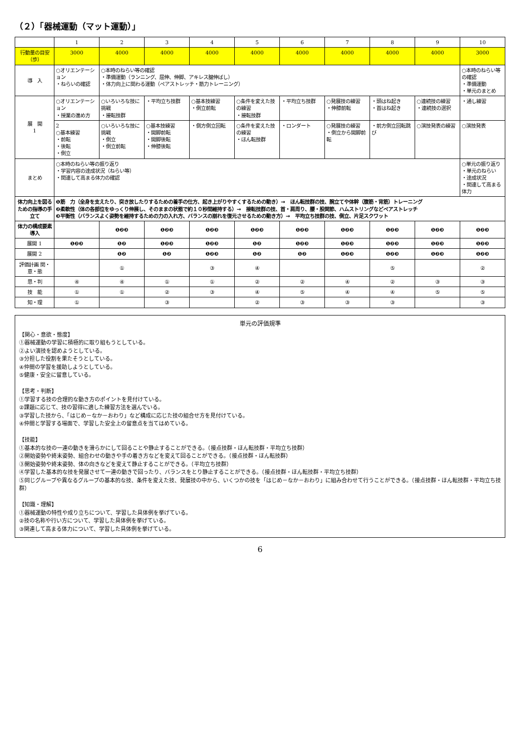（２）「器械運動（マット運動）」
| | 1 | 2 | 3 | 4 | 5 | 6 | 7 | 8 | 9 | 10 |
| --- | --- | --- | --- | --- | --- | --- | --- | --- | --- | --- |
| 行動量の目安（歩） | 3000 | 4000 | 4000 | 4000 | 4000 | 4000 | 4000 | 4000 | 4000 | 3000 |
| 導 入 | ○オリエンテーション ・ねらいの確認 | ○本時のねらい等の確認 ・準備運動（ランニング、屈伸、伸脚、アキレス腱伸ばし） ・体力向上に関わる運動（ペアストレッチ・筋力トレーニング） | | | | | | | | ○本時のねらい等の確認 ・準備運動 ・単元のまとめ |
| 展 開 1 | ○オリエンテーション ・授業の進め方 | ○いろいろな技に挑戦 ・接転技群 | ・平均立ち技群 | ○基本技練習 ・倒立前転 | ○条件を変えた技の練習 ・接転技群 | ・平均立ち技群 | ○発展技の練習 ・伸膝前転 | ・頭はね起き ・首はね起き | ○連続技の練習 ・連続技の選択 | ・通し練習 |
| | 2 ○基本練習 ・前転 ・後転 ・倒立 | ○いろいろな技に挑戦 ・倒立 ・倒立前転 | ○基本技練習 ・開脚前転 ・開脚後転 ・伸膝後転 | ・側方倒立回転 | ○条件を変えた技の練習 ・ほん転技群 | ・ロンダート | ○発展技の練習 ・倒立から開脚前転 | ・前方倒立回転跳び | ○演技発表の練習 | ○演技発表 |
| まとめ | ○本時のねらい等の振り返り ・学習内容の達成状況（ねらい等） ・関連して高まる体力の確認 | | | | | | | | | ○単元の振り返り ・単元のねらい ・達成状況 ・関連して高まる体力 |
| 体力向上を図るための指導の手立て | ❶筋 力（全身を支えたり、突き放したりするための着手の仕方、起き上がりやすくするための動き）→ ほん転技群の技、腕立てや体幹（腹筋・背筋）トレーニング ❷柔軟性（体の各部位をゆっくり伸展し、そのままの状態で約１０秒間維持する）→ 接転技群の技、首・肩周り、腰・股関節、ハムストリングなどペアストレッチ ❸平衡性（バランスよく姿勢を維持するための力の入れ方、バランスの崩れを復元させるための動き方）→ 平均立ち技群の技、倒立、片足スクワット | | | | | | | | | |
| 体力の構成要素 導入 | | ❶❷❸ | ❶❷❸ | ❶❷❸ | ❶❷❸ | ❶❷❸ | ❶❷❸ | ❶❷❸ | ❶❷❸ | ❶❷❸ |
| 展開 1 | ❶❷❸ | ❶❷ | ❶❷❸ | ❶❷❸ | ❶❷ | ❶❷❸ | ❶❷❸ | ❶❷❸ | ❶❷❸ | ❶❷❸ |
| 展開 2 | | ❶❷ | ❶❷ | ❶❷❸ | ❶❷ | ❶❷ | ❶❷❸ | ❶❷❸ | ❶❷❸ | ❶❷❸ |
| 評価計画 関・意・態 | | ① | | ③ | ④ | | | ⑤ | | ② |
| 思・判 | ④ | ④ | ① | ① | ② | ② | ④ | ② | ③ | ③ |
| 技 能 | ① | ① | ② | ③ | ④ | ⑤ | ④ | ④ | ⑤ | ⑤ |
| 知・理 | ① | | ③ | | ② | ③ | ③ | ③ | | ③ |
単元の評価規準
【関心・意欲・態度】
①器械運動の学習に積極的に取り組もうとしている。
②よい演技を認めようとしている。
③分担した役割を果たそうとしている。
④仲間の学習を援助しようとしている。
⑤健康・安全に留意している。
【思考・判断】
①学習する技の合理的な動き方のポイントを見付けている。
②課題に応じて、技の習得に適した練習方法を選んでいる。
③学習した技から、「はじめ－なか－おわり」など構成に応じた技の組合せ方を見付けている。
④仲間と学習する場面で、学習した安全上の留意点を当てはめている。
【技能】
①基本的な技の一連の動きを滑らかにして回ることや静止することができる。（接点技群・ほん転技群・平均立ち技群）
②開始姿勢や終末姿勢、組合わせの動きや手の着き方などを変えて回ることができる。（接点技群・ほん転技群）
③開始姿勢や終末姿勢、体の向きなどを変えて静止することができる。（平均立ち技群）
④学習した基本的な技を発展させて一連の動きで回ったり、バランスをとり静止することができる。（接点技群・ほん転技群・平均立ち技群）
⑤同じグループや異なるグループの基本的な技、条件を変えた技、発展技の中から、いくつかの技を「はじめ－なか－おわり」に組み合わせて行うことができる。（接点技群・ほん転技群・平均立ち技群）
【知識・理解】
①器械運動の特性や成り立ちについて、学習した具体例を挙げている。
②技の名称や行い方について、学習した具体例を挙げている。
③関連して高まる体力について、学習した具体例を挙げている。
6